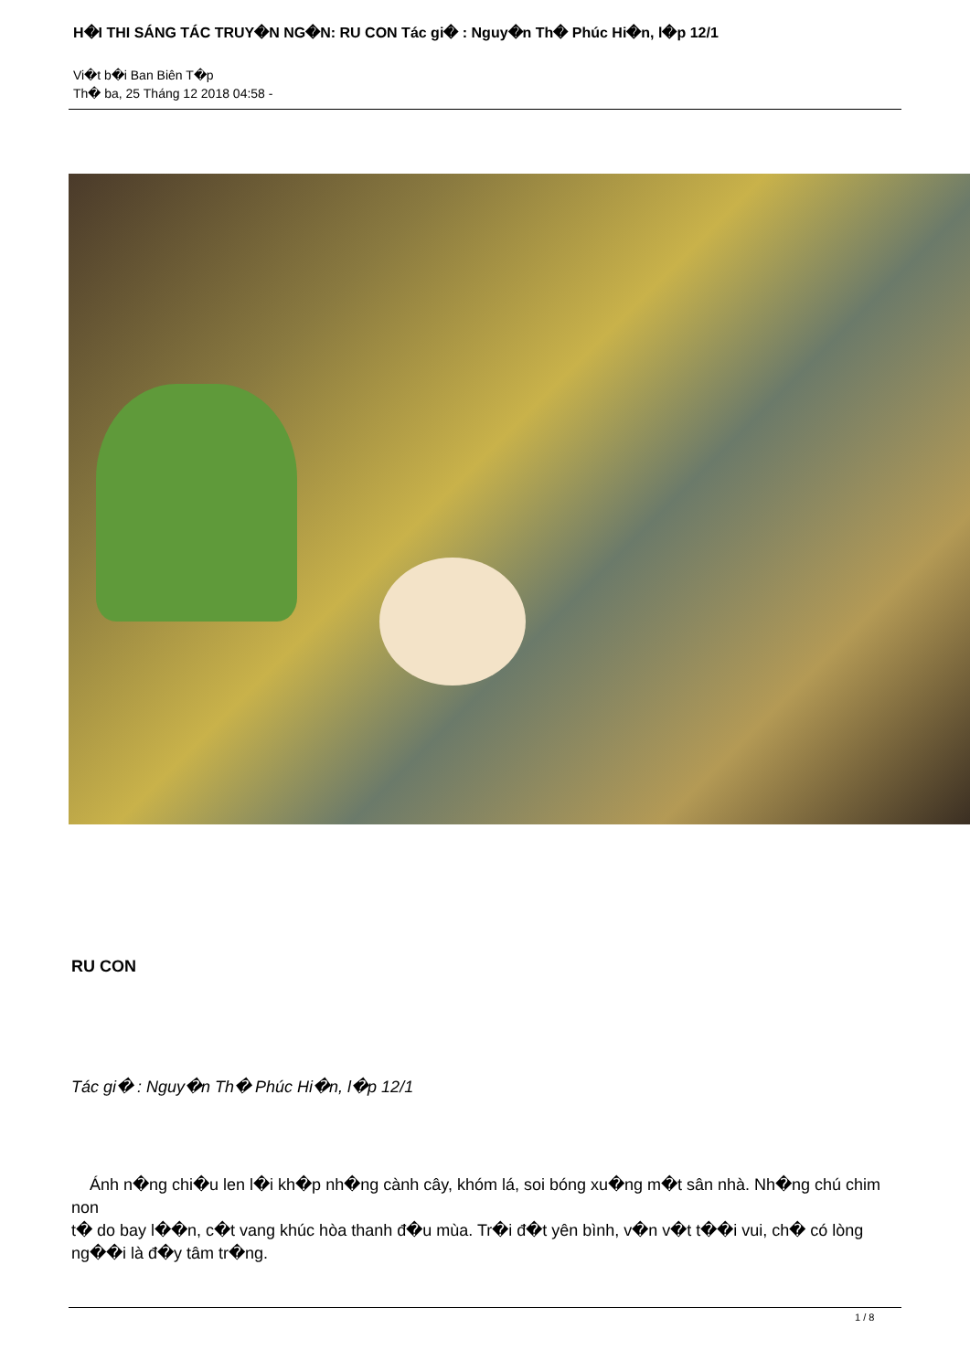H�I THI SÁNG TÁC TRUY�N NG�N: RU CON Tác gi� : Nguy�n Th� Phúc Hi�n, l�p 12/1
Vi�t b�i Ban Biên T�p
Th� ba, 25 Tháng 12 2018 04:58 -
RU CON
Tác gi� : Nguy�n Th� Phúc Hi�n, l�p 12/1
Ánh n�ng chi�u len l�i kh�p nh�ng cành cây, khóm lá, soi bóng xu�ng m�t sân nhà. Nh�ng chú chim
non
t� do bay l��n, c�t vang khúc hòa thanh đ�u mùa. Tr�i đ�t yên bình, v�n v�t t��i vui, ch� có lòng ng��i là đ�y tâm tr�ng.
1 / 8